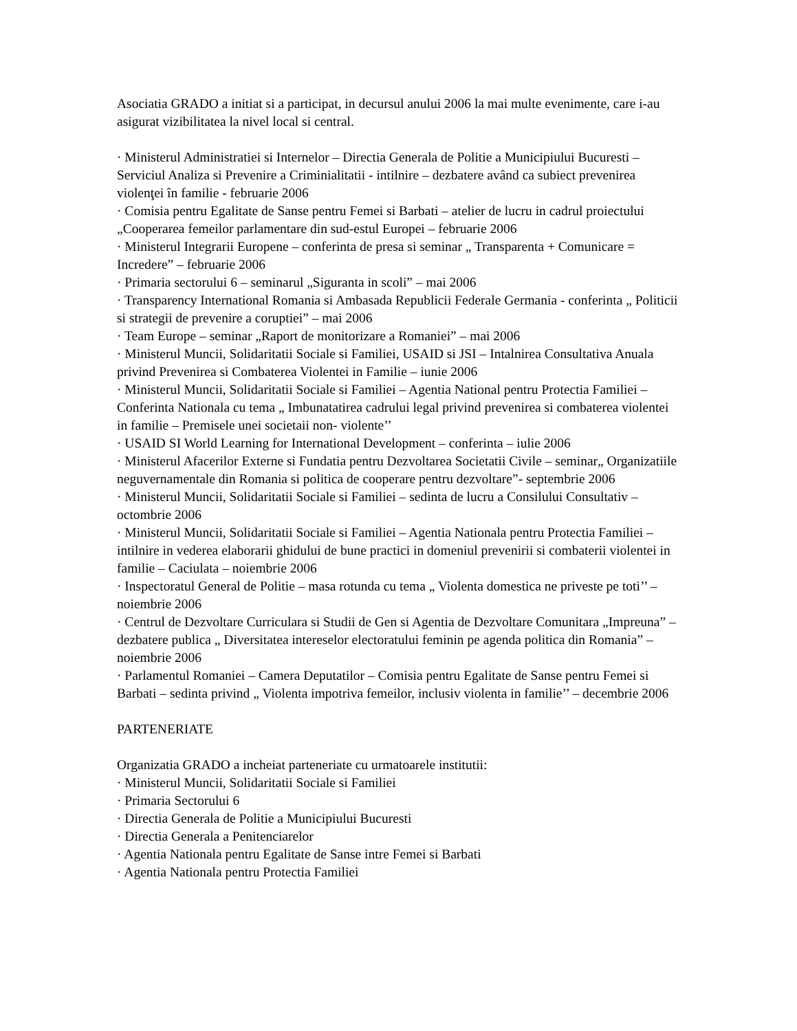Asociatia GRADO a initiat si a participat, in decursul anului 2006 la mai multe evenimente, care i-au asigurat vizibilitatea la nivel local si central.
· Ministerul Administratiei si Internelor – Directia Generala de Politie a Municipiului Bucuresti – Serviciul Analiza si Prevenire a Criminialitatii - intilnire – dezbatere având ca subiect prevenirea violenţei în familie - februarie 2006
· Comisia pentru Egalitate de Sanse pentru Femei si Barbati – atelier de lucru in cadrul proiectului „Cooperarea femeilor parlamentare din sud-estul Europei – februarie 2006
· Ministerul Integrarii Europene – conferinta de presa si seminar „ Transparenta + Comunicare = Incredere” – februarie 2006
· Primaria sectorului 6 – seminarul „Siguranta in scoli” – mai 2006
· Transparency International Romania si Ambasada Republicii Federale Germania - conferinta „ Politicii si strategii de prevenire a coruptiei” – mai 2006
· Team Europe – seminar „Raport de monitorizare a Romaniei” – mai 2006
· Ministerul Muncii, Solidaritatii Sociale si Familiei, USAID si JSI – Intalnirea Consultativa Anuala privind Prevenirea si Combaterea Violentei in Familie – iunie 2006
· Ministerul Muncii, Solidaritatii Sociale si Familiei – Agentia National pentru Protectia Familiei – Conferinta Nationala cu tema „ Imbunatatirea cadrului legal privind prevenirea si combaterea violentei in familie – Premisele unei societaii non- violente’’
· USAID SI World Learning for International Development – conferinta – iulie 2006
· Ministerul Afacerilor Externe si Fundatia pentru Dezvoltarea Societatii Civile – seminar„ Organizatiile neguvernamentale din Romania si politica de cooperare pentru dezvoltare”- septembrie 2006
· Ministerul Muncii, Solidaritatii Sociale si Familiei – sedinta de lucru a Consilului Consultativ – octombrie 2006
· Ministerul Muncii, Solidaritatii Sociale si Familiei – Agentia Nationala pentru Protectia Familiei – intilnire in vederea elaborarii ghidului de bune practici in domeniul prevenirii si combaterii violentei in familie – Caciulata – noiembrie 2006
· Inspectoratul General de Politie – masa rotunda cu tema „ Violenta domestica ne priveste pe toti’’ – noiembrie 2006
· Centrul de Dezvoltare Curriculara si Studii de Gen si Agentia de Dezvoltare Comunitara „Impreuna” – dezbatere publica „ Diversitatea intereselor electoratului feminin pe agenda politica din Romania” – noiembrie 2006
· Parlamentul Romaniei – Camera Deputatilor – Comisia pentru Egalitate de Sanse pentru Femei si Barbati – sedinta privind „ Violenta impotriva femeilor, inclusiv violenta in familie’’ – decembrie 2006
PARTENERIATE
Organizatia GRADO a incheiat parteneriate cu urmatoarele institutii:
· Ministerul Muncii, Solidaritatii Sociale si Familiei
· Primaria Sectorului 6
· Directia Generala de Politie a Municipiului Bucuresti
· Directia Generala a Penitenciarelor
· Agentia Nationala pentru Egalitate de Sanse intre Femei si Barbati
· Agentia Nationala pentru Protectia Familiei